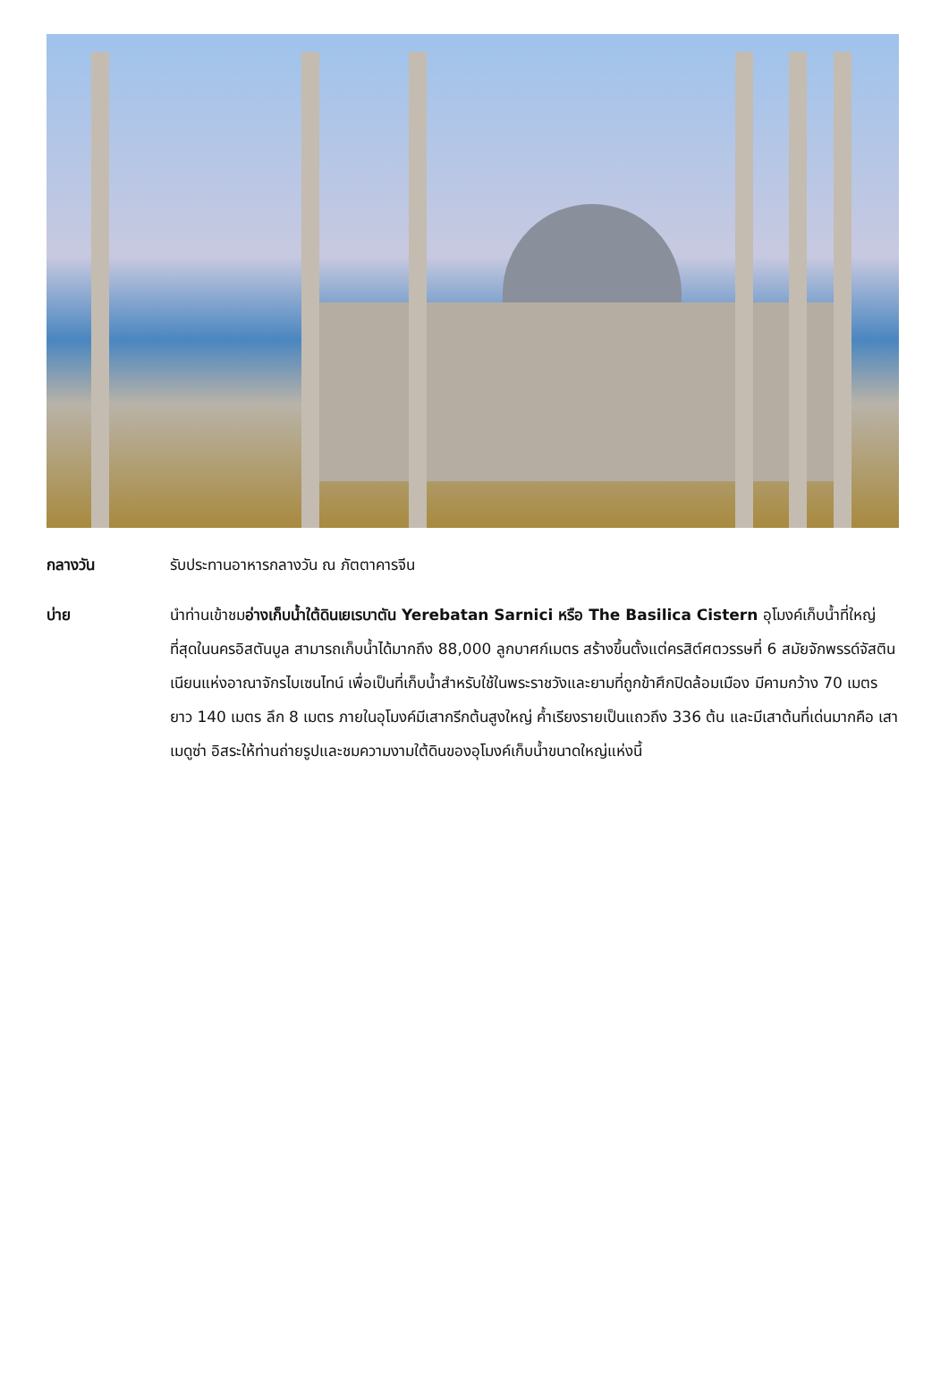กลางวัน รับประทานอาหารกลางวัน ณ ภัตตาคารจีน
บ่าย นำท่านเข้าชมอ่างเก็บน้ำใต้ดินเยเรบาตัน Yerebatan Sarnici หรือ The Basilica Cistern อุโมงค์เก็บน้ำที่ใหญ่ที่สุดในนครอิสตันบูล สามารถเก็บน้ำได้มากถึง 88,000 ลูกบาศก์เมตร สร้างขึ้นตั้งแต่ครสิต์ศตวรรษที่ 6 สมัยจักพรรด์จัสตินเนียนแห่งอาณาจักรไบเซนไทน์ เพื่อเป็นที่เก็บน้ำสำหรับใช้ในพระราชวังและยามที่ถูกข้าศึกปิดล้อมเมือง มีคามกว้าง 70 เมตร ยาว 140 เมตร ลึก 8 เมตร ภายในอุโมงค์มีเสากรีกต้นสูงใหญ่ ค้ำเรียงรายเป็นแถวถึง 336 ต้น และมีเสาต้นที่เด่นมากคือ เสาเมดูซ่า อิสระให้ท่านถ่ายรูปและชมความงามใต้ดินของอุโมงค์เก็บน้ำขนาดใหญ่แห่งนี้